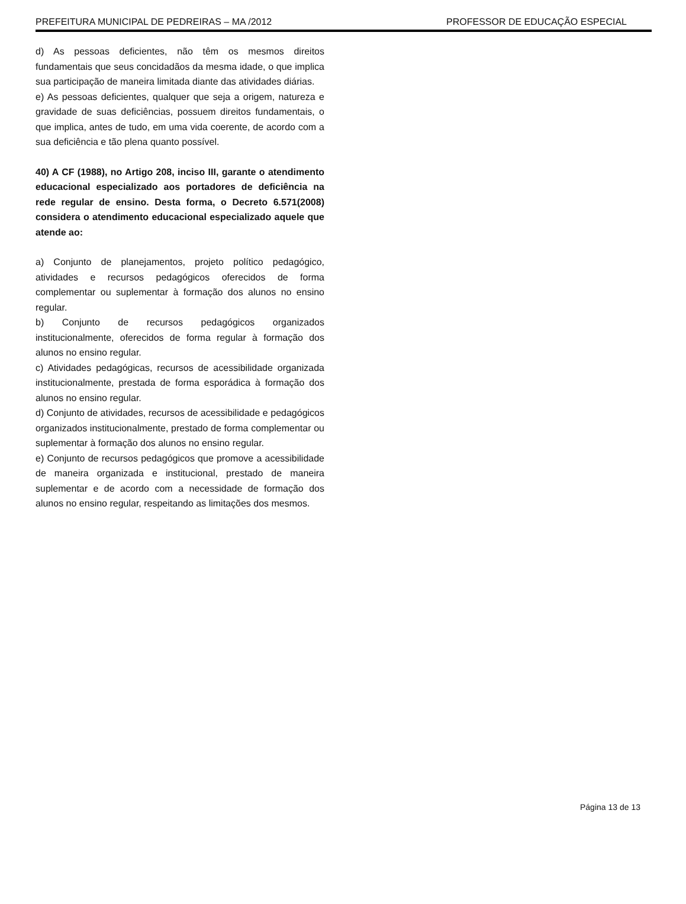PREFEITURA MUNICIPAL DE PEDREIRAS – MA /2012 PROFESSOR DE EDUCAÇÃO ESPECIAL
d) As pessoas deficientes, não têm os mesmos direitos fundamentais que seus concidadãos da mesma idade, o que implica sua participação de maneira limitada diante das atividades diárias.
e) As pessoas deficientes, qualquer que seja a origem, natureza e gravidade de suas deficiências, possuem direitos fundamentais, o que implica, antes de tudo, em uma vida coerente, de acordo com a sua deficiência e tão plena quanto possível.
40) A CF (1988), no Artigo 208, inciso III, garante o atendimento educacional especializado aos portadores de deficiência na rede regular de ensino. Desta forma, o Decreto 6.571(2008) considera o atendimento educacional especializado aquele que atende ao:
a) Conjunto de planejamentos, projeto político pedagógico, atividades e recursos pedagógicos oferecidos de forma complementar ou suplementar à formação dos alunos no ensino regular.
b) Conjunto de recursos pedagógicos organizados institucionalmente, oferecidos de forma regular à formação dos alunos no ensino regular.
c) Atividades pedagógicas, recursos de acessibilidade organizada institucionalmente, prestada de forma esporádica à formação dos alunos no ensino regular.
d) Conjunto de atividades, recursos de acessibilidade e pedagógicos organizados institucionalmente, prestado de forma complementar ou suplementar à formação dos alunos no ensino regular.
e) Conjunto de recursos pedagógicos que promove a acessibilidade de maneira organizada e institucional, prestado de maneira suplementar e de acordo com a necessidade de formação dos alunos no ensino regular, respeitando as limitações dos mesmos.
Página 13 de 13